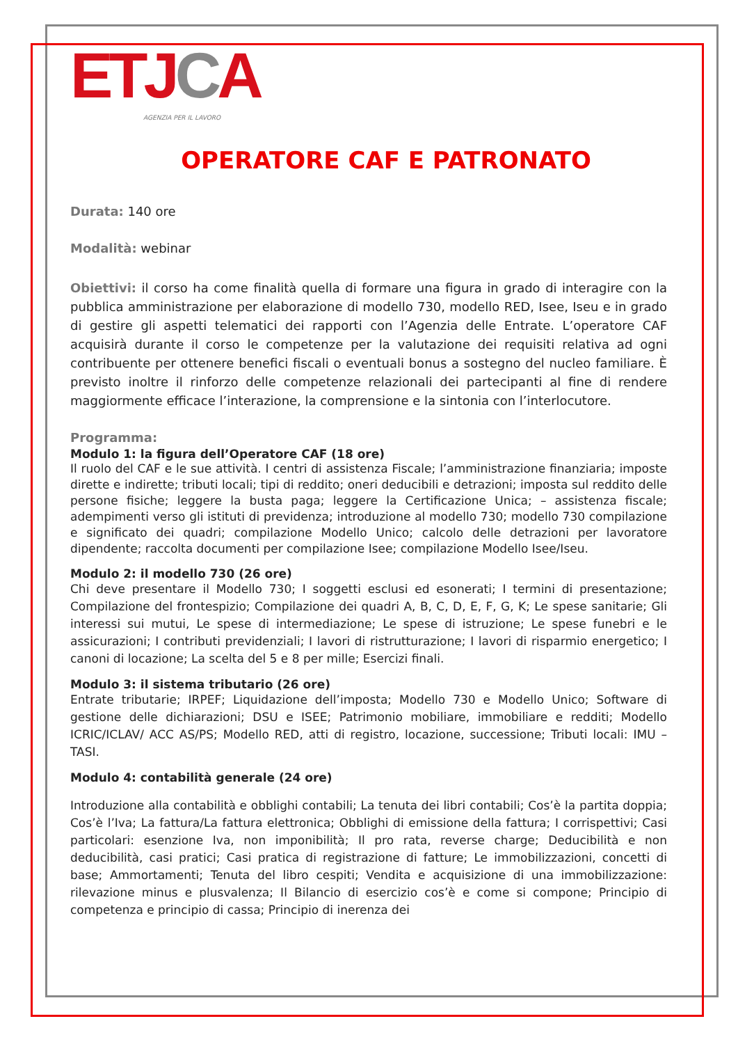ET JCA
AGENZIA PER IL LAVORO
OPERATORE CAF E PATRONATO
Durata: 140 ore
Modalità: webinar
Obiettivi: il corso ha come finalità quella di formare una figura in grado di interagire con la pubblica amministrazione per elaborazione di modello 730, modello RED, Isee, Iseu e in grado di gestire gli aspetti telematici dei rapporti con l’Agenzia delle Entrate. L’operatore CAF acquisirà durante il corso le competenze per la valutazione dei requisiti relativa ad ogni contribuente per ottenere benefici fiscali o eventuali bonus a sostegno del nucleo familiare. È previsto inoltre il rinforzo delle competenze relazionali dei partecipanti al fine di rendere maggiormente efficace l’interazione, la comprensione e la sintonia con l’interlocutore.
Programma:
Modulo 1: la figura dell’Operatore CAF (18 ore)
Il ruolo del CAF e le sue attività. I centri di assistenza Fiscale; l’amministrazione finanziaria; imposte dirette e indirette; tributi locali; tipi di reddito; oneri deducibili e detrazioni; imposta sul reddito delle persone fisiche; leggere la busta paga; leggere la Certificazione Unica; – assistenza fiscale; adempimenti verso gli istituti di previdenza; introduzione al modello 730; modello 730 compilazione e significato dei quadri; compilazione Modello Unico; calcolo delle detrazioni per lavoratore dipendente; raccolta documenti per compilazione Isee; compilazione Modello Isee/Iseu.
Modulo 2: il modello 730 (26 ore)
Chi deve presentare il Modello 730; I soggetti esclusi ed esonerati; I termini di presentazione; Compilazione del frontespizio; Compilazione dei quadri A, B, C, D, E, F, G, K; Le spese sanitarie; Gli interessi sui mutui, Le spese di intermediazione; Le spese di istruzione; Le spese funebri e le assicurazioni; I contributi previdenziali; I lavori di ristrutturazione; I lavori di risparmio energetico; I canoni di locazione; La scelta del 5 e 8 per mille; Esercizi finali.
Modulo 3: il sistema tributario (26 ore)
Entrate tributarie; IRPEF; Liquidazione dell’imposta; Modello 730 e Modello Unico; Software di gestione delle dichiarazioni; DSU e ISEE; Patrimonio mobiliare, immobiliare e redditi; Modello ICRIC/ICLAV/ ACC AS/PS; Modello RED, atti di registro, locazione, successione; Tributi locali: IMU – TASI.
Modulo 4: contabilità generale (24 ore)
Introduzione alla contabilità e obblighi contabili; La tenuta dei libri contabili; Cos’è la partita doppia; Cos’è l’Iva; La fattura/La fattura elettronica; Obblighi di emissione della fattura; I corrispettivi; Casi particolari: esenzione Iva, non imponibilità; Il pro rata, reverse charge; Deducibilità e non deducibilità, casi pratici; Casi pratica di registrazione di fatture; Le immobilizzazioni, concetti di base; Ammortamenti; Tenuta del libro cespiti; Vendita e acquisizione di una immobilizzazione: rilevazione minus e plusvalenza; Il Bilancio di esercizio cos’è e come si compone; Principio di competenza e principio di cassa; Principio di inerenza dei